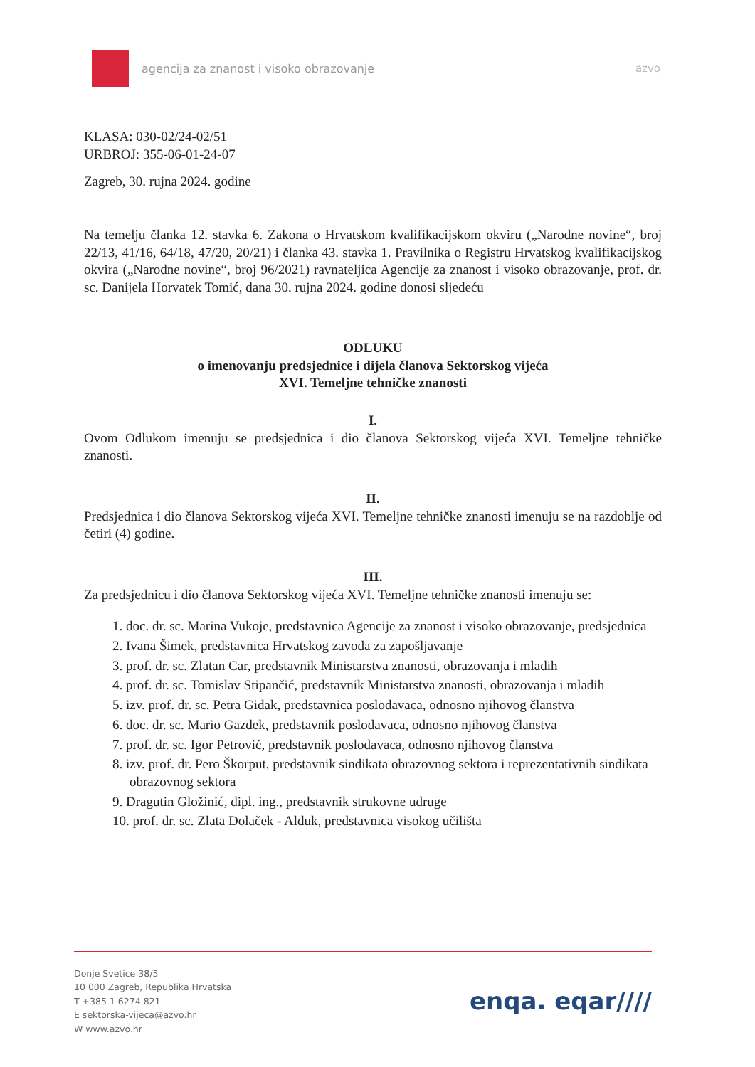agencija za znanost i visoko obrazovanje
azvo
KLASA: 030-02/24-02/51
URBROJ: 355-06-01-24-07
Zagreb, 30. rujna 2024. godine
Na temelju članka 12. stavka 6. Zakona o Hrvatskom kvalifikacijskom okviru („Narodne novine“, broj 22/13, 41/16, 64/18, 47/20, 20/21) i članka 43. stavka 1. Pravilnika o Registru Hrvatskog kvalifikacijskog okvira („Narodne novine“, broj 96/2021) ravnateljica Agencije za znanost i visoko obrazovanje, prof. dr. sc. Danijela Horvatek Tomić, dana 30. rujna 2024. godine donosi sljedeću
ODLUKU
o imenovanju predsjednice i dijela članova Sektorskog vijeća
XVI. Temeljne tehničke znanosti
I.
Ovom Odlukom imenuju se predsjednica i dio članova Sektorskog vijeća XVI. Temeljne tehničke znanosti.
II.
Predsjednica i dio članova Sektorskog vijeća XVI. Temeljne tehničke znanosti imenuju se na razdoblje od četiri (4) godine.
III.
Za predsjednicu i dio članova Sektorskog vijeća XVI. Temeljne tehničke znanosti imenuju se:
1. doc. dr. sc. Marina Vukoje, predstavnica Agencije za znanost i visoko obrazovanje, predsjednica
2. Ivana Šimek, predstavnica Hrvatskog zavoda za zapošljavanje
3. prof. dr. sc. Zlatan Car, predstavnik Ministarstva znanosti, obrazovanja i mladih
4. prof. dr. sc. Tomislav Stipančić, predstavnik Ministarstva znanosti, obrazovanja i mladih
5. izv. prof. dr. sc. Petra Gidak, predstavnica poslodavaca, odnosno njihovog članstva
6. doc. dr. sc. Mario Gazdek, predstavnik poslodavaca, odnosno njihovog članstva
7. prof. dr. sc. Igor Petrović, predstavnik poslodavaca, odnosno njihovog članstva
8. izv. prof. dr. Pero Škorput, predstavnik sindikata obrazovnog sektora i reprezentativnih sindikata obrazovnog sektora
9. Dragutin Gložinić, dipl. ing., predstavnik strukovne udruge
10. prof. dr. sc. Zlata Dolaček - Alduk, predstavnica visokog učilišta
Donje Svetice 38/5
10 000 Zagreb, Republika Hrvatska
T +385 1 6274 821
E sektorska-vijeca@azvo.hr
W www.azvo.hr
enqa. eqar////